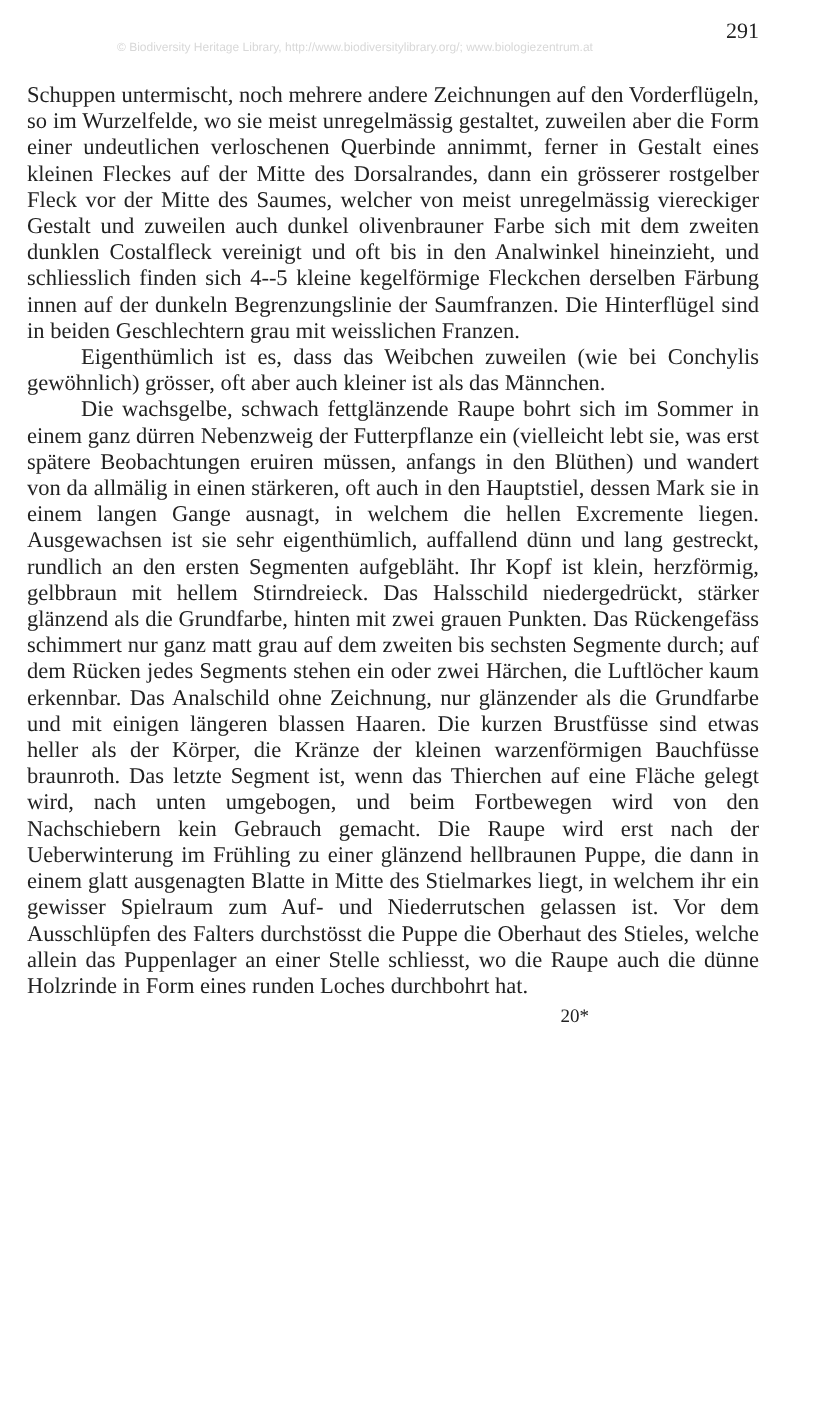© Biodiversity Heritage Library, http://www.biodiversitylibrary.org/; www.biologiezentrum.at
291
Schuppen untermischt, noch mehrere andere Zeichnungen auf den Vorderflügeln, so im Wurzelfelde, wo sie meist unregelmässig gestaltet, zuweilen aber die Form einer undeutlichen verloschenen Querbinde annimmt, ferner in Gestalt eines kleinen Fleckes auf der Mitte des Dorsalrandes, dann ein grösserer rostgelber Fleck vor der Mitte des Saumes, welcher von meist unregelmässig viereckiger Gestalt und zuweilen auch dunkel olivenbrauner Farbe sich mit dem zweiten dunklen Costalfleck vereinigt und oft bis in den Analwinkel hineinzieht, und schliesslich finden sich 4--5 kleine kegelförmige Fleckchen derselben Färbung innen auf der dunkeln Begrenzungslinie der Saumfranzen. Die Hinterflügel sind in beiden Geschlechtern grau mit weisslichen Franzen.
Eigenthümlich ist es, dass das Weibchen zuweilen (wie bei Conchylis gewöhnlich) grösser, oft aber auch kleiner ist als das Männchen.
Die wachsgelbe, schwach fettglänzende Raupe bohrt sich im Sommer in einem ganz dürren Nebenzweig der Futterpflanze ein (vielleicht lebt sie, was erst spätere Beobachtungen eruiren müssen, anfangs in den Blüthen) und wandert von da allmälig in einen stärkeren, oft auch in den Hauptstiel, dessen Mark sie in einem langen Gange ausnagt, in welchem die hellen Excremente liegen. Ausgewachsen ist sie sehr eigenthümlich, auffallend dünn und lang gestreckt, rundlich an den ersten Segmenten aufgebläht. Ihr Kopf ist klein, herzförmig, gelbbraun mit hellem Stirndreieck. Das Halsschild niedergedrückt, stärker glänzend als die Grundfarbe, hinten mit zwei grauen Punkten. Das Rückengefäss schimmert nur ganz matt grau auf dem zweiten bis sechsten Segmente durch; auf dem Rücken jedes Segments stehen ein oder zwei Härchen, die Luftlöcher kaum erkennbar. Das Analschild ohne Zeichnung, nur glänzender als die Grundfarbe und mit einigen längeren blassen Haaren. Die kurzen Brustfüsse sind etwas heller als der Körper, die Kränze der kleinen warzenförmigen Bauchfüsse braunroth. Das letzte Segment ist, wenn das Thierchen auf eine Fläche gelegt wird, nach unten umgebogen, und beim Fortbewegen wird von den Nachschiebern kein Gebrauch gemacht. Die Raupe wird erst nach der Ueberwinterung im Frühling zu einer glänzend hellbraunen Puppe, die dann in einem glatt ausgenagten Blatte in Mitte des Stielmarkes liegt, in welchem ihr ein gewisser Spielraum zum Auf- und Niederrutschen gelassen ist. Vor dem Ausschlüpfen des Falters durchstösst die Puppe die Oberhaut des Stieles, welche allein das Puppenlager an einer Stelle schliesst, wo die Raupe auch die dünne Holzrinde in Form eines runden Loches durchbohrt hat.
20*